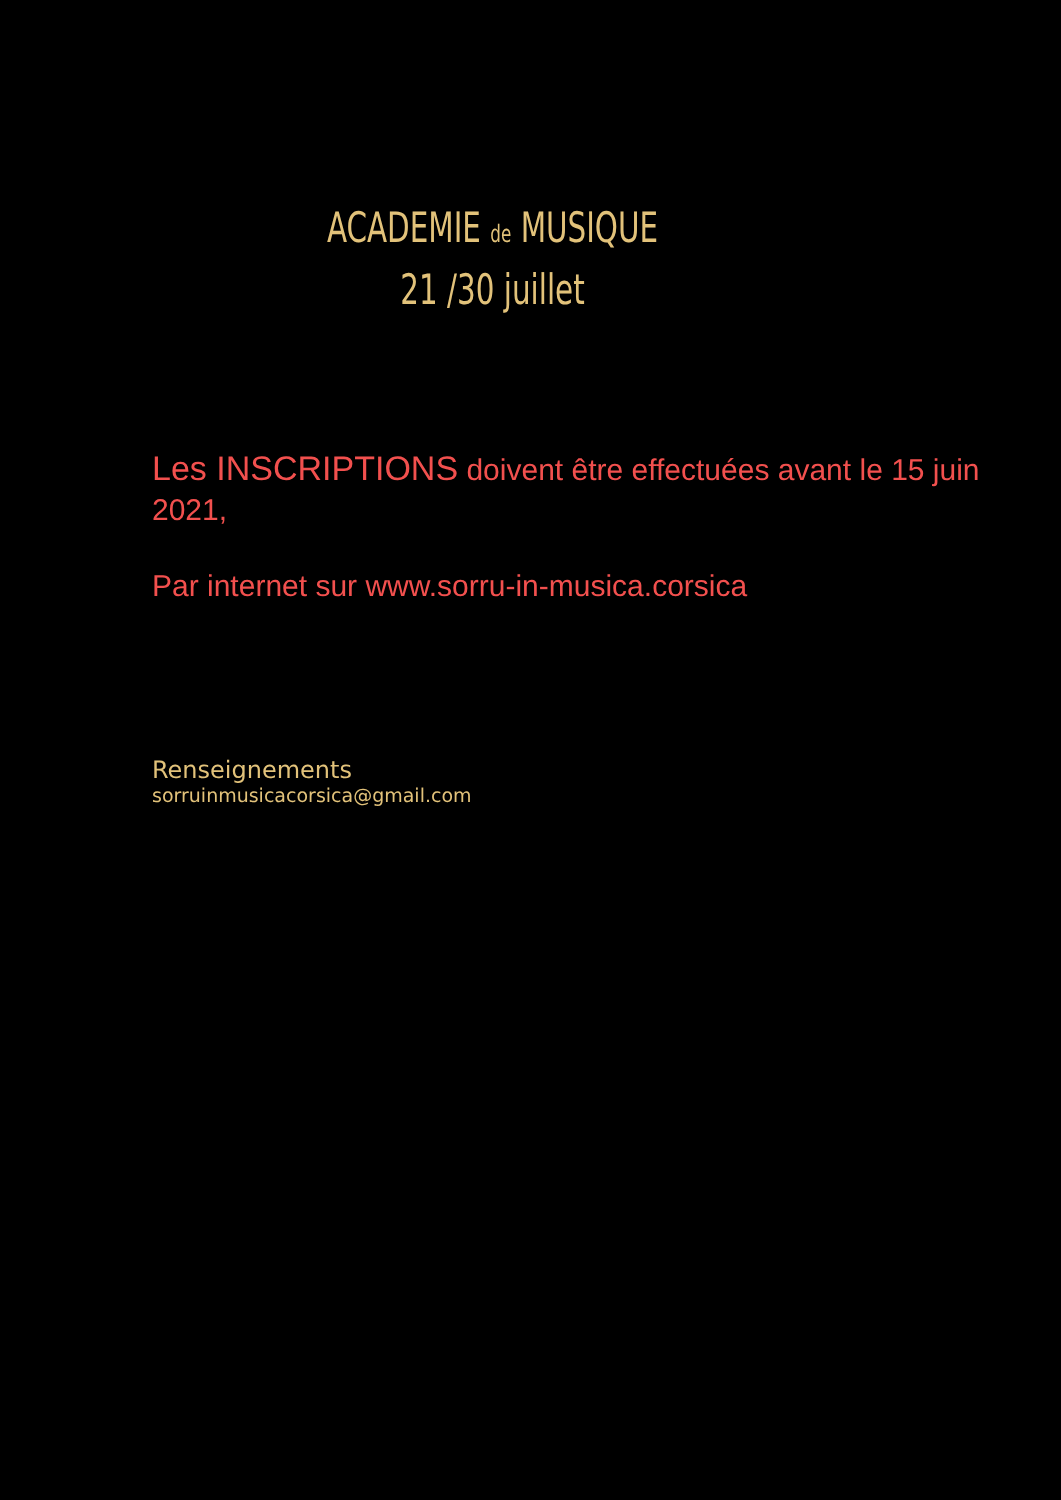ACADEMIE de MUSIQUE
21 /30 juillet
Les INSCRIPTIONS doivent être effectuées avant le 15 juin 2021,
Par internet sur www.sorru-in-musica.corsica
Renseignements
sorruinmusicacorsica@gmail.com